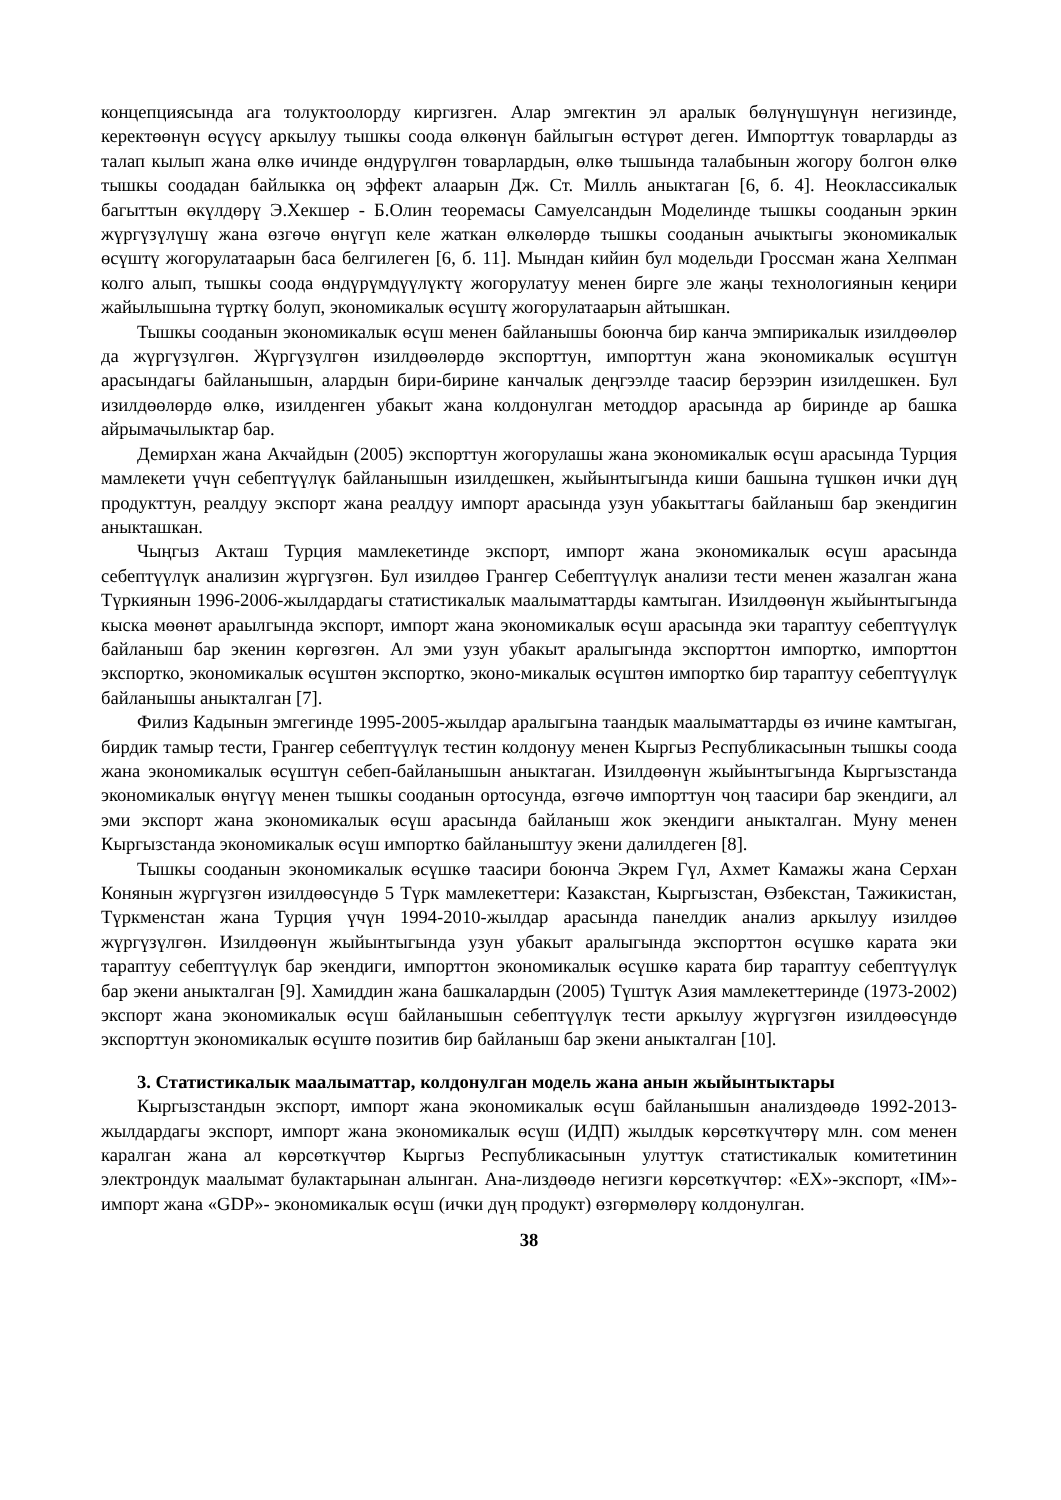концепциясында ага толуктоолорду киргизген. Алар эмгектин эл аралык бөлүнүшүнүн негизинде, керектөөнүн өсүүсү аркылуу тышкы соода өлкөнүн байлыгын өстүрөт деген. Импорттук товарларды аз талап кылып жана өлкө ичинде өндүрүлгөн товарлардын, өлкө тышында талабынын жогору болгон өлкө тышкы соодадан байлыкка оң эффект алаарын Дж. Ст. Милль аныктаган [6, б. 4]. Неоклассикалык багыттын өкүлдөрү Э.Хекшер - Б.Олин теоремасы Самуелсандын Моделинде тышкы сооданын эркин жүргүзүлүшү жана өзгөчө өнүгүп келе жаткан өлкөлөрдө тышкы сооданын ачыктыгы экономикалык өсүштү жогорулатаарын баса белгилеген [6, б. 11]. Мындан кийин бул модельди Гроссман жана Хелпман колго алып, тышкы соода өндүрүмдүүлүктү жогорулатуу менен бирге эле жаңы технологиянын кеңири жайылышына түрткү болуп, экономикалык өсүштү жогорулатаарын айтышкан.
Тышкы сооданын экономикалык өсүш менен байланышы боюнча бир канча эмпирикалык изилдөөлөр да жүргүзүлгөн. Жүргүзүлгөн изилдөөлөрдө экспорттун, импорттун жана экономикалык өсүштүн арасындагы байланышын, алардын бири-бирине канчалык деңгээлде таасир берээрин изилдешкен. Бул изилдөөлөрдө өлкө, изилденген убакыт жана колдонулган методдор арасында ар биринде ар башка айрымачылыктар бар.
Демирхан жана Акчайдын (2005) экспорттун жогорулашы жана экономикалык өсүш арасында Турция мамлекети үчүн себептүүлүк байланышын изилдешкен, жыйынтыгында киши башына түшкөн ички дүң продукттун, реалдуу экспорт жана реалдуу импорт арасында узун убакыттагы байланыш бар экендигин аныкташкан.
Чыңгыз Акташ Турция мамлекетинде экспорт, импорт жана экономикалык өсүш арасында себептүүлүк анализин жүргүзгөн. Бул изилдөө Грангер Себептүүлүк анализи тести менен жазалган жана Түркиянын 1996-2006-жылдардагы статистикалык маалыматтарды камтыган. Изилдөөнүн жыйынтыгында кыска мөөнөт араылгында экспорт, импорт жана экономикалык өсүш арасында эки тараптуу себептүүлүк байланыш бар экенин көргөзгөн. Ал эми узун убакыт аралыгында экспорттон импортко, импорттон экспортко, экономикалык өсүштөн экспортко, эконо-микалык өсүштөн импортко бир тараптуу себептүүлүк байланышы аныкталган [7].
Филиз Кадынын эмгегинде 1995-2005-жылдар аралыгына таандык маалыматтарды өз ичине камтыган, бирдик тамыр тести, Грангер себептүүлүк тестин колдонуу менен Кыргыз Республикасынын тышкы соода жана экономикалык өсүштүн себеп-байланышын аныктаган. Изилдөөнүн жыйынтыгында Кыргызстанда экономикалык өнүгүү менен тышкы сооданын ортосунда, өзгөчө импорттун чоң таасири бар экендиги, ал эми экспорт жана экономикалык өсүш арасында байланыш жок экендиги аныкталган. Муну менен Кыргызстанда экономикалык өсүш импортко байланыштуу экени далилдеген [8].
Тышкы сооданын экономикалык өсүшкө таасири боюнча Экрем Гүл, Ахмет Камажы жана Серхан Конянын жүргүзгөн изилдөөсүндө 5 Түрк мамлекеттери: Казакстан, Кыргызстан, Өзбекстан, Тажикистан, Түркменстан жана Турция үчүн 1994-2010-жылдар арасында панелдик анализ аркылуу изилдөө жүргүзүлгөн. Изилдөөнүн жыйынтыгында узун убакыт аралыгында экспорттон өсүшкө карата эки тараптуу себептүүлүк бар экендиги, импорттон экономикалык өсүшкө карата бир тараптуу себептүүлүк бар экени аныкталган [9]. Хамиддин жана башкалардын (2005) Түштүк Азия мамлекеттеринде (1973-2002) экспорт жана экономикалык өсүш байланышын себептүүлүк тести аркылуу жүргүзгөн изилдөөсүндө экспорттун экономикалык өсүштө позитив бир байланыш бар экени аныкталган [10].
3. Статистикалык маалыматтар, колдонулган модель жана анын жыйынтыктары
Кыргызстандын экспорт, импорт жана экономикалык өсүш байланышын анализдөөдө 1992-2013-жылдардагы экспорт, импорт жана экономикалык өсүш (ИДП) жылдык көрсөткүчтөрү млн. сом менен каралган жана ал көрсөткүчтөр Кыргыз Республикасынын улуттук статистикалык комитетинин электрондук маалымат булактарынан алынган. Ана-лиздөөдө негизги көрсөткүчтөр: «EX»-экспорт, «IM»-импорт жана «GDP»- экономикалык өсүш (ички дүң продукт) өзгөрмөлөрү колдонулган.
38